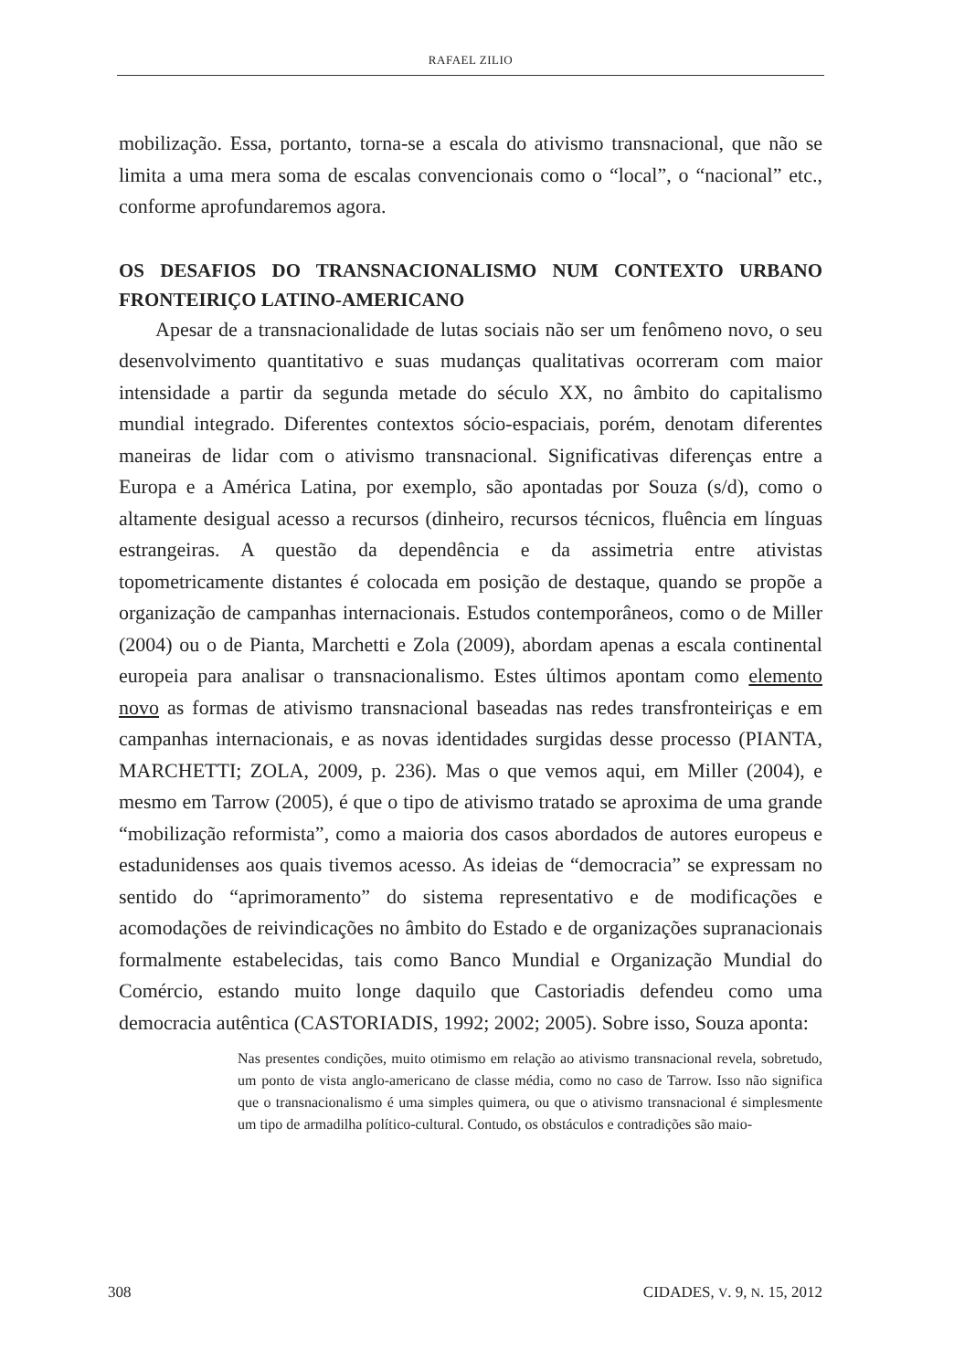RAFAEL ZILIO
mobilização. Essa, portanto, torna-se a escala do ativismo transnacional, que não se limita a uma mera soma de escalas convencionais como o “local”, o “nacional” etc., conforme aprofundaremos agora.
OS DESAFIOS DO TRANSNACIONALISMO NUM CONTEXTO URBANO FRONTEIRIÇO LATINO-AMERICANO
Apesar de a transnacionalidade de lutas sociais não ser um fenômeno novo, o seu desenvolvimento quantitativo e suas mudanças qualitativas ocorreram com maior intensidade a partir da segunda metade do século XX, no âmbito do capitalismo mundial integrado. Diferentes contextos sócio-espaciais, porém, denotam diferentes maneiras de lidar com o ativismo transnacional. Significativas diferenças entre a Europa e a América Latina, por exemplo, são apontadas por Souza (s/d), como o altamente desigual acesso a recursos (dinheiro, recursos técnicos, fluência em línguas estrangeiras. A questão da dependência e da assimetria entre ativistas topometricamente distantes é colocada em posição de destaque, quando se propõe a organização de campanhas internacionais. Estudos contemporâneos, como o de Miller (2004) ou o de Pianta, Marchetti e Zola (2009), abordam apenas a escala continental europeia para analisar o transnacionalismo. Estes últimos apontam como elemento novo as formas de ativismo transnacional baseadas nas redes transfronteiriças e em campanhas internacionais, e as novas identidades surgidas desse processo (PIANTA, MARCHETTI; ZOLA, 2009, p. 236). Mas o que vemos aqui, em Miller (2004), e mesmo em Tarrow (2005), é que o tipo de ativismo tratado se aproxima de uma grande “mobilização reformista”, como a maioria dos casos abordados de autores europeus e estadunidenses aos quais tivemos acesso. As ideias de “democracia” se expressam no sentido do “aprimoramento” do sistema representativo e de modificações e acomodações de reivindicações no âmbito do Estado e de organizações supranacionais formalmente estabelecidas, tais como Banco Mundial e Organização Mundial do Comércio, estando muito longe daquilo que Castoriadis defendeu como uma democracia autêntica (CASTORIADIS, 1992; 2002; 2005). Sobre isso, Souza aponta:
Nas presentes condições, muito otimismo em relação ao ativismo transnacional revela, sobretudo, um ponto de vista anglo-americano de classe média, como no caso de Tarrow. Isso não significa que o transnacionalismo é uma simples quimera, ou que o ativismo transnacional é simplesmente um tipo de armadilha político-cultural. Contudo, os obstáculos e contradições são maio-
308 CIDADES, V. 9, N. 15, 2012